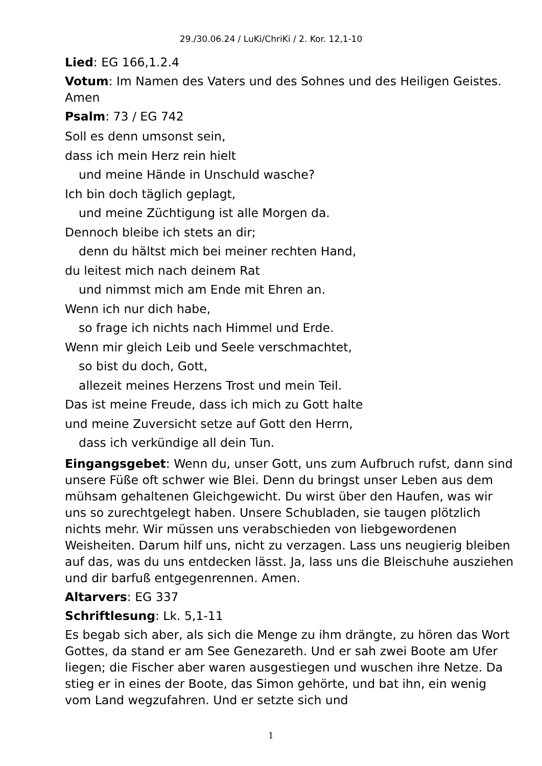29./30.06.24 / LuKi/ChriKi / 2. Kor. 12,1-10
Lied: EG 166,1.2.4
Votum: Im Namen des Vaters und des Sohnes und des Heiligen Geistes. Amen
Psalm: 73 / EG 742
Soll es denn umsonst sein,
dass ich mein Herz rein hielt
und meine Hände in Unschuld wasche?
Ich bin doch täglich geplagt,
und meine Züchtigung ist alle Morgen da.
Dennoch bleibe ich stets an dir;
denn du hältst mich bei meiner rechten Hand,
du leitest mich nach deinem Rat
und nimmst mich am Ende mit Ehren an.
Wenn ich nur dich habe,
so frage ich nichts nach Himmel und Erde.
Wenn mir gleich Leib und Seele verschmachtet,
so bist du doch, Gott,
allezeit meines Herzens Trost und mein Teil.
Das ist meine Freude, dass ich mich zu Gott halte
und meine Zuversicht setze auf Gott den Herrn,
dass ich verkündige all dein Tun.
Eingangsgebet: Wenn du, unser Gott, uns zum Aufbruch rufst, dann sind unsere Füße oft schwer wie Blei. Denn du bringst unser Leben aus dem mühsam gehaltenen Gleichgewicht. Du wirst über den Haufen, was wir uns so zurechtgelegt haben. Unsere Schubladen, sie taugen plötzlich nichts mehr. Wir müssen uns verabschieden von liebgewordenen Weisheiten. Darum hilf uns, nicht zu verzagen. Lass uns neugierig bleiben auf das, was du uns entdecken lässt. Ja, lass uns die Bleischuhe ausziehen und dir barfuß entgegenrennen. Amen.
Altarvers: EG 337
Schriftlesung: Lk. 5,1-11
Es begab sich aber, als sich die Menge zu ihm drängte, zu hören das Wort Gottes, da stand er am See Genezareth. Und er sah zwei Boote am Ufer liegen; die Fischer aber waren ausgestiegen und wuschen ihre Netze. Da stieg er in eines der Boote, das Simon gehörte, und bat ihn, ein wenig vom Land wegzufahren. Und er setzte sich und
1